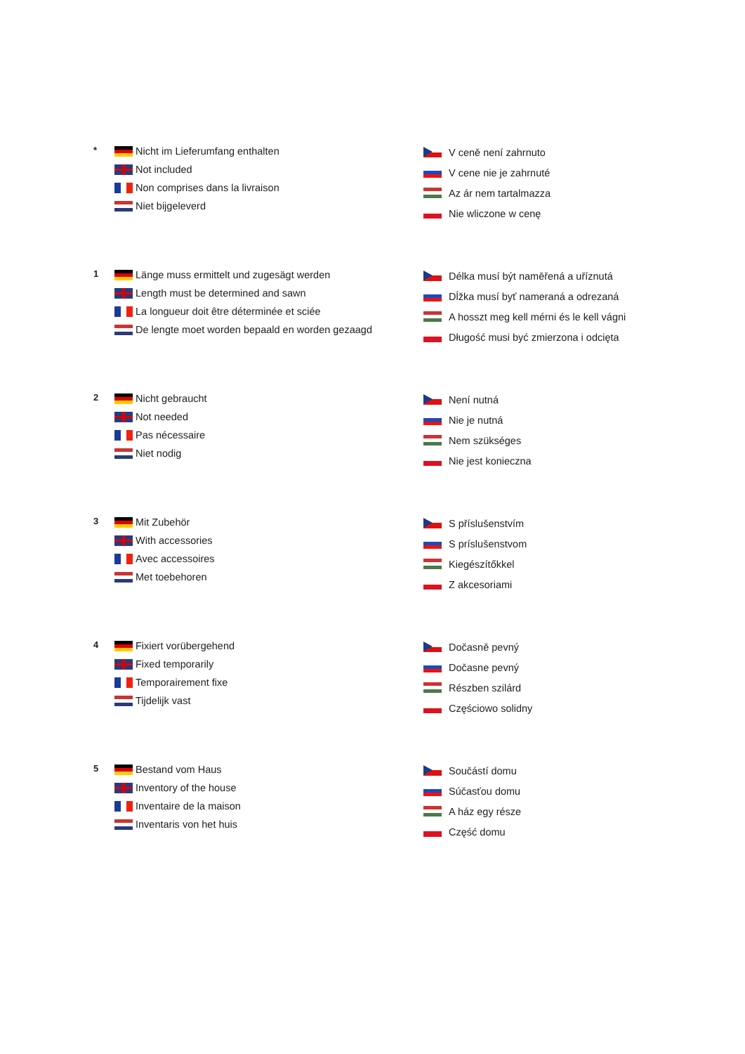*
Nicht im Lieferumfang enthalten
Not included
Non comprises dans la livraison
Niet bijgeleverd
V ceně není zahrnuto
V cene nie je zahrnuté
Az ár nem tartalmazza
Nie wliczone w cenę
1
Länge muss ermittelt und zugesägt werden
Length must be determined and sawn
La longueur doit être déterminée et sciée
De lengte moet worden bepaald en worden gezaagd
Délka musí být naměřená a uříznutá
Dĺžka musí byť nameraná a odrezaná
A hosszt meg kell mérni és le kell vágni
Długość musi być zmierzona i odcięta
2
Nicht gebraucht
Not needed
Pas nécessaire
Niet nodig
Není nutná
Nie je nutná
Nem szükséges
Nie jest konieczna
3
Mit Zubehör
With accessories
Avec accessoires
Met toebehoren
S příslušenstvím
S príslušenstvom
Kiegészítőkkel
Z akcesoriami
4
Fixiert vorübergehend
Fixed temporarily
Temporairement fixe
Tijdelijk vast
Dočasně pevný
Dočasne pevný
Részben szilárd
Częściowo solidny
5
Bestand vom Haus
Inventory of the house
Inventaire de la maison
Inventaris von het huis
Součástí domu
Súčasťou domu
A ház egy része
Część domu